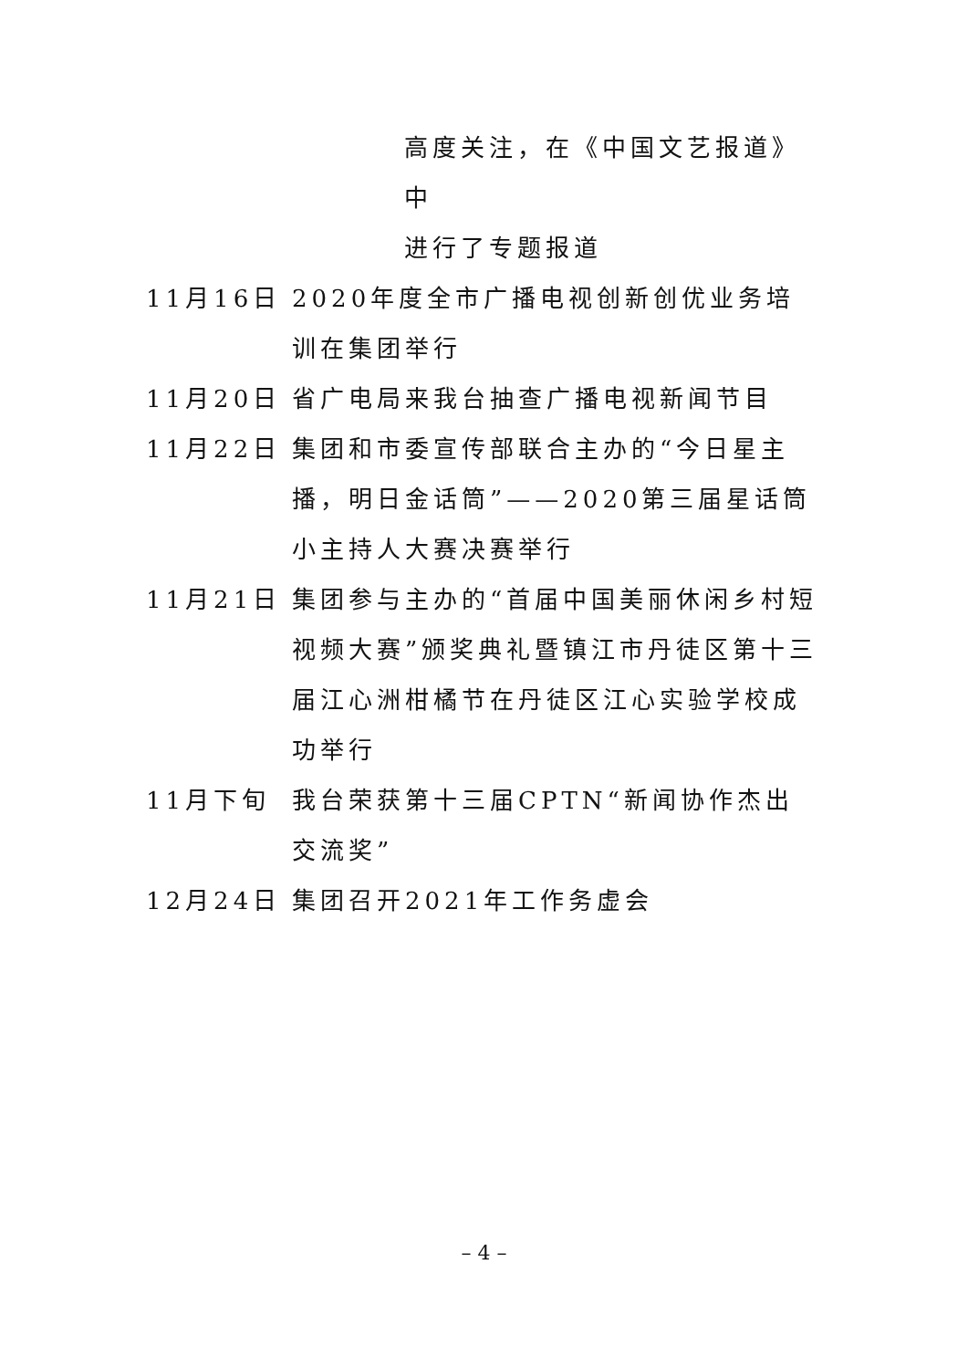高度关注，在《中国文艺报道》中
进行了专题报道
11月16日 2020年度全市广播电视创新创优业务培训在集团举行
11月20日 省广电局来我台抽查广播电视新闻节目
11月22日 集团和市委宣传部联合主办的“今日星主播，明日金话筒”——2020第三届星话筒小主持人大赛决赛举行
11月21日 集团参与主办的“首届中国美丽休闲乡村短视频大赛”颁奖典礼暨镇江市丹徒区第十三届江心洲柑橘节在丹徒区江心实验学校成功举行
11月下旬 我台荣获第十三届CPTN“新闻协作杰出交流奖”
12月24日 集团召开2021年工作务虚会
– 4 –